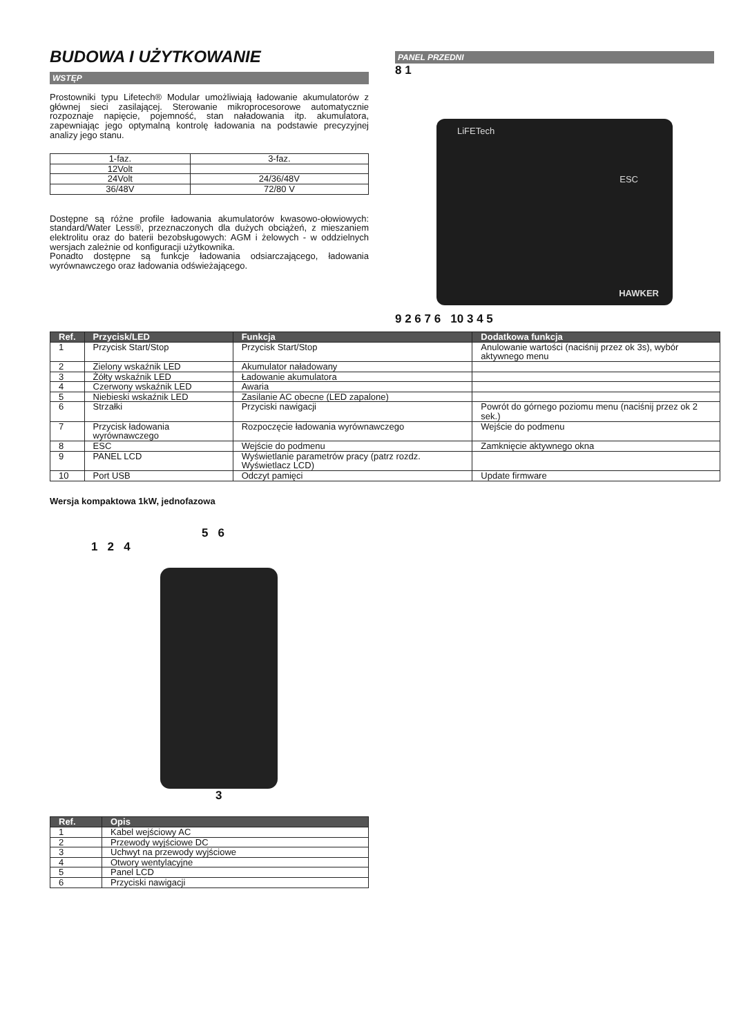BUDOWA I UŻYTKOWANIE
WSTĘP
Prostowniki typu Lifetech® Modular umożliwiają ładowanie akumulatorów z głównej sieci zasilającej. Sterowanie mikroprocesorowe automatycznie rozpoznaje napięcie, pojemność, stan naładowania itp. akumulatora, zapewniając jego optymalną kontrolę ładowania na podstawie precyzyjnej analizy jego stanu.
| 1-faz. | 3-faz. |
| 12Volt | |
| 24Volt | 24/36/48V |
| 36/48V | 72/80 V |
Dostępne są różne profile ładowania akumulatorów kwasowo-ołowiowych: standard/Water Less®, przeznaczonych dla dużych obciążeń, z mieszaniem elektrolitu oraz do baterii bezobsługowych: AGM i żelowych - w oddzielnych wersjach zależnie od konfiguracji użytkownika.
Ponadto dostępne są funkcje ładowania odsiarczającego, ładowania wyrównawczego oraz ładowania odświeżającego.
PANEL PRZEDNI
8 1
LiFETech
HAWKER
ESC
9 2 6 7 6 10 3 4 5
| Ref. | Przycisk/LED | Funkcja | Dodatkowa funkcja |
| --- | --- | --- | --- |
| 1 | Przycisk Start/Stop | Przycisk Start/Stop | Anulowanie wartości (naciśnij przez ok 3s), wybór aktywnego menu |
| 2 | Zielony wskaźnik LED | Akumulator naładowany | |
| 3 | Żółty wskaźnik LED | Ładowanie akumulatora | |
| 4 | Czerwony wskaźnik LED | Awaria | |
| 5 | Niebieski wskaźnik LED | Zasilanie AC obecne (LED zapalone) | |
| 6 | Strzałki | Przyciski nawigacji | Powrót do górnego poziomu menu (naciśnij przez ok 2 sek.) |
| 7 | Przycisk ładowania wyrównawczego | Rozpoczęcie ładowania wyrównawczego | Wejście do podmenu |
| 8 | ESC | Wejście do podmenu | Zamknięcie aktywnego okna |
| 9 | PANEL LCD | Wyświetlanie parametrów pracy (patrz rozdz. Wyświetlacz LCD) | |
| 10 | Port USB | Odczyt pamięci | Update firmware |
Wersja kompaktowa 1kW, jednofazowa
5 6
1 2 4
3
| Ref. | Opis |
| --- | --- |
| 1 | Kabel wejściowy AC |
| 2 | Przewody wyjściowe DC |
| 3 | Uchwyt na przewody wyjściowe |
| 4 | Otwory wentylacyjne |
| 5 | Panel LCD |
| 6 | Przyciski nawigacji |